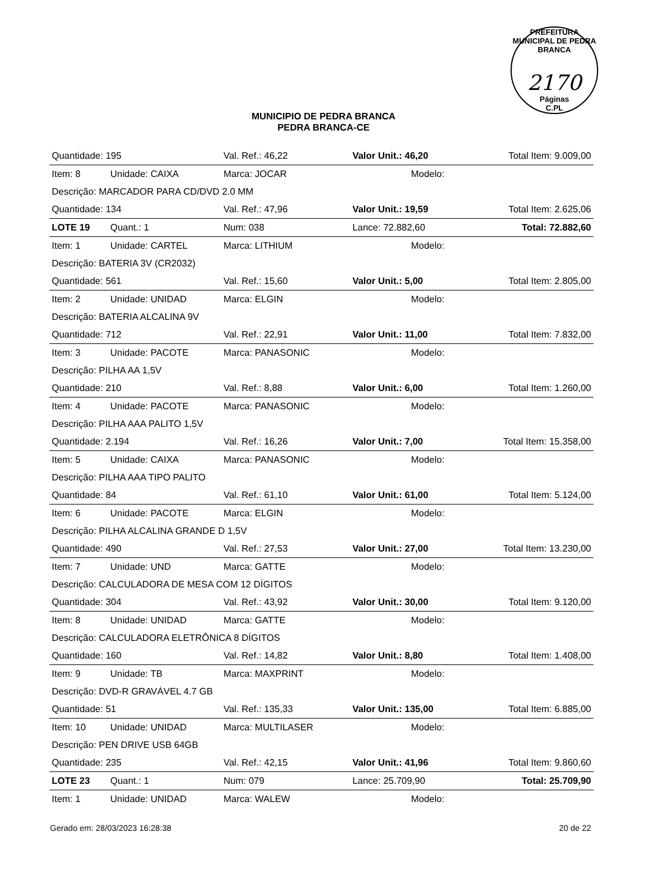PREFEITURA MUNICIPAL DE PEDRA BRANCA
2170
Páginas
C.PL
MUNICIPIO DE PEDRA BRANCA
PEDRA BRANCA-CE
| Quantidade: 195 | | Val. Ref.: 46,22 | Valor Unit.: 46,20 | | Total Item: 9.009,00 |
| Item: 8 | Unidade: CAIXA | Marca: JOCAR | | Modelo: | |
| Descrição: MARCADOR PARA CD/DVD 2.0 MM | | | | | |
| Quantidade: 134 | | Val. Ref.: 47,96 | Valor Unit.: 19,59 | | Total Item: 2.625,06 |
| LOTE 19 | Quant.: 1 | Num: 038 | Lance: 72.882,60 | | Total: 72.882,60 |
| Item: 1 | Unidade: CARTEL | Marca: LITHIUM | | Modelo: | |
| Descrição: BATERIA 3V (CR2032) | | | | | |
| Quantidade: 561 | | Val. Ref.: 15,60 | Valor Unit.: 5,00 | | Total Item: 2.805,00 |
| Item: 2 | Unidade: UNIDAD | Marca: ELGIN | | Modelo: | |
| Descrição: BATERIA ALCALINA 9V | | | | | |
| Quantidade: 712 | | Val. Ref.: 22,91 | Valor Unit.: 11,00 | | Total Item: 7.832,00 |
| Item: 3 | Unidade: PACOTE | Marca: PANASONIC | | Modelo: | |
| Descrição: PILHA AA 1,5V | | | | | |
| Quantidade: 210 | | Val. Ref.: 8,88 | Valor Unit.: 6,00 | | Total Item: 1.260,00 |
| Item: 4 | Unidade: PACOTE | Marca: PANASONIC | | Modelo: | |
| Descrição: PILHA AAA PALITO 1,5V | | | | | |
| Quantidade: 2.194 | | Val. Ref.: 16,26 | Valor Unit.: 7,00 | | Total Item: 15.358,00 |
| Item: 5 | Unidade: CAIXA | Marca: PANASONIC | | Modelo: | |
| Descrição: PILHA AAA TIPO PALITO | | | | | |
| Quantidade: 84 | | Val. Ref.: 61,10 | Valor Unit.: 61,00 | | Total Item: 5.124,00 |
| Item: 6 | Unidade: PACOTE | Marca: ELGIN | | Modelo: | |
| Descrição: PILHA ALCALINA GRANDE D 1,5V | | | | | |
| Quantidade: 490 | | Val. Ref.: 27,53 | Valor Unit.: 27,00 | | Total Item: 13.230,00 |
| Item: 7 | Unidade: UND | Marca: GATTE | | Modelo: | |
| Descrição: CALCULADORA DE MESA COM 12 DÍGITOS | | | | | |
| Quantidade: 304 | | Val. Ref.: 43,92 | Valor Unit.: 30,00 | | Total Item: 9.120,00 |
| Item: 8 | Unidade: UNIDAD | Marca: GATTE | | Modelo: | |
| Descrição: CALCULADORA ELETRÔNICA 8 DÍGITOS | | | | | |
| Quantidade: 160 | | Val. Ref.: 14,82 | Valor Unit.: 8,80 | | Total Item: 1.408,00 |
| Item: 9 | Unidade: TB | Marca: MAXPRINT | | Modelo: | |
| Descrição: DVD-R GRAVÁVEL 4.7 GB | | | | | |
| Quantidade: 51 | | Val. Ref.: 135,33 | Valor Unit.: 135,00 | | Total Item: 6.885,00 |
| Item: 10 | Unidade: UNIDAD | Marca: MULTILASER | | Modelo: | |
| Descrição: PEN DRIVE USB 64GB | | | | | |
| Quantidade: 235 | | Val. Ref.: 42,15 | Valor Unit.: 41,96 | | Total Item: 9.860,60 |
| LOTE 23 | Quant.: 1 | Num: 079 | Lance: 25.709,90 | | Total: 25.709,90 |
| Item: 1 | Unidade: UNIDAD | Marca: WALEW | | Modelo: | |
Gerado em: 28/03/2023 16:28:38 20 de 22